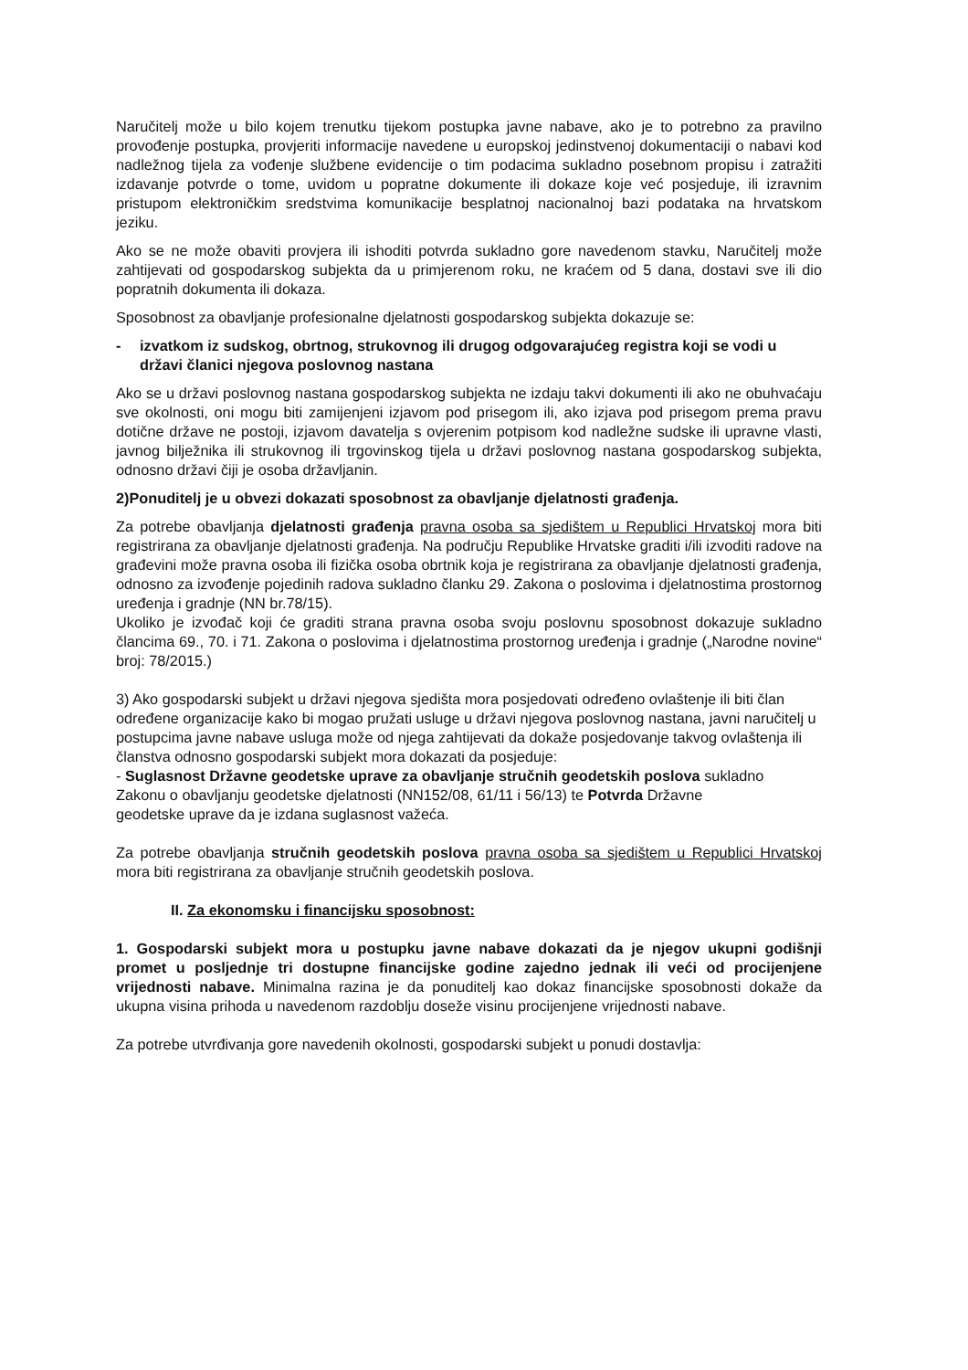Naručitelj može u bilo kojem trenutku tijekom postupka javne nabave, ako je to potrebno za pravilno provođenje postupka, provjeriti informacije navedene u europskoj jedinstvenoj dokumentaciji o nabavi kod nadležnog tijela za vođenje službene evidencije o tim podacima sukladno posebnom propisu i zatražiti izdavanje potvrde o tome, uvidom u popratne dokumente ili dokaze koje već posjeduje, ili izravnim pristupom elektroničkim sredstvima komunikacije besplatnoj nacionalnoj bazi podataka na hrvatskom jeziku.
Ako se ne može obaviti provjera ili ishoditi potvrda sukladno gore navedenom stavku, Naručitelj može zahtijevati od gospodarskog subjekta da u primjerenom roku, ne kraćem od 5 dana, dostavi sve ili dio popratnih dokumenta ili dokaza.
Sposobnost za obavljanje profesionalne djelatnosti gospodarskog subjekta dokazuje se:
- izvatkom iz sudskog, obrtnog, strukovnog ili drugog odgovarajućeg registra koji se vodi u državi članici njegova poslovnog nastana
Ako se u državi poslovnog nastana gospodarskog subjekta ne izdaju takvi dokumenti ili ako ne obuhvaćaju sve okolnosti, oni mogu biti zamijenjeni izjavom pod prisegom ili, ako izjava pod prisegom prema pravu dotične države ne postoji, izjavom davatelja s ovjerenim potpisom kod nadležne sudske ili upravne vlasti, javnog bilježnika ili strukovnog ili trgovinskog tijela u državi poslovnog nastana gospodarskog subjekta, odnosno državi čiji je osoba državljanin.
2)Ponuditelj je u obvezi dokazati sposobnost za obavljanje djelatnosti građenja.
Za potrebe obavljanja djelatnosti građenja pravna osoba sa sjedištem u Republici Hrvatskoj mora biti registrirana za obavljanje djelatnosti građenja. Na području Republike Hrvatske graditi i/ili izvoditi radove na građevini može pravna osoba ili fizička osoba obrtnik koja je registrirana za obavljanje djelatnosti građenja, odnosno za izvođenje pojedinih radova sukladno članku 29. Zakona o poslovima i djelatnostima prostornog uređenja i gradnje (NN br.78/15).
Ukoliko je izvođač koji će graditi strana pravna osoba svoju poslovnu sposobnost dokazuje sukladno člancima 69., 70. i 71. Zakona o poslovima i djelatnostima prostornog uređenja i gradnje („Narodne novine“ broj: 78/2015.)
3) Ako gospodarski subjekt u državi njegova sjedišta mora posjedovati određeno ovlaštenje ili biti član određene organizacije kako bi mogao pružati usluge u državi njegova poslovnog nastana, javni naručitelj u postupcima javne nabave usluga može od njega zahtijevati da dokaže posjedovanje takvog ovlaštenja ili članstva odnosno gospodarski subjekt mora dokazati da posjeduje:
- Suglasnost Državne geodetske uprave za obavljanje stručnih geodetskih poslova sukladno
Zakonu o obavljanju geodetske djelatnosti (NN152/08, 61/11 i 56/13) te Potvrda Državne
geodetske uprave da je izdana suglasnost važeća.
Za potrebe obavljanja stručnih geodetskih poslova pravna osoba sa sjedištem u Republici Hrvatskoj mora biti registrirana za obavljanje stručnih geodetskih poslova.
II. Za ekonomsku i financijsku sposobnost:
1. Gospodarski subjekt mora u postupku javne nabave dokazati da je njegov ukupni godišnji promet u posljednje tri dostupne financijske godine zajedno jednak ili veći od procijenjene vrijednosti nabave. Minimalna razina je da ponuditelj kao dokaz financijske sposobnosti dokaže da ukupna visina prihoda u navedenom razdoblju doseže visinu procijenjene vrijednosti nabave.
Za potrebe utvrđivanja gore navedenih okolnosti, gospodarski subjekt u ponudi dostavlja: